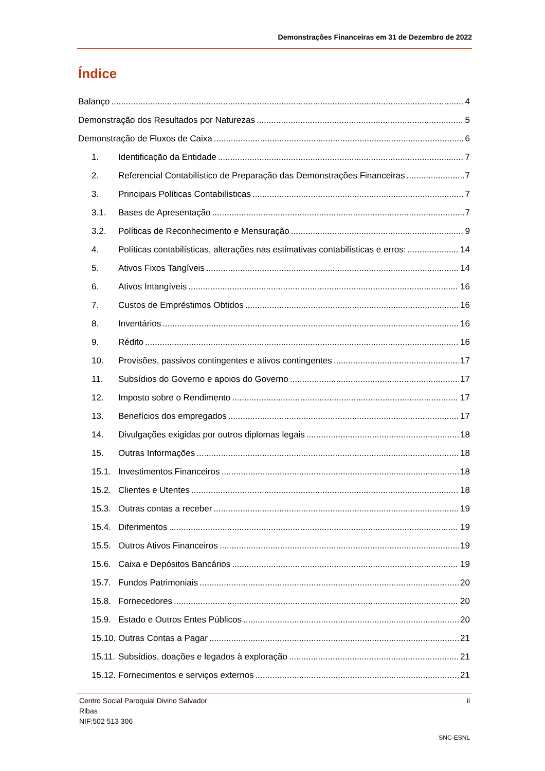Demonstrações Financeiras em 31 de Dezembro de 2022
Índice
Balanço 4
Demonstração dos Resultados por Naturezas 5
Demonstração de Fluxos de Caixa 6
1. Identificação da Entidade 7
2. Referencial Contabilístico de Preparação das Demonstrações Financeiras 7
3. Principais Políticas Contabilísticas 7
3.1. Bases de Apresentação 7
3.2. Políticas de Reconhecimento e Mensuração 9
4. Políticas contabilísticas, alterações nas estimativas contabilísticas e erros: 14
5. Ativos Fixos Tangíveis 14
6. Ativos Intangíveis 16
7. Custos de Empréstimos Obtidos 16
8. Inventários 16
9. Rédito 16
10. Provisões, passivos contingentes e ativos contingentes 17
11. Subsídios do Governo e apoios do Governo 17
12. Imposto sobre o Rendimento 17
13. Benefícios dos empregados 17
14. Divulgações exigidas por outros diplomas legais 18
15. Outras Informações 18
15.1. Investimentos Financeiros 18
15.2. Clientes e Utentes 18
15.3. Outras contas a receber 19
15.4. Diferimentos 19
15.5. Outros Ativos Financeiros 19
15.6. Caixa e Depósitos Bancários 19
15.7. Fundos Patrimoniais 20
15.8. Fornecedores 20
15.9. Estado e Outros Entes Públicos 20
15.10. Outras Contas a Pagar 21
15.11. Subsídios, doações e legados à exploração 21
15.12. Fornecimentos e serviços externos 21
Centro Social Paroquial Divino Salvador
Ribas
NIF:502 513 306
ii
SNC-ESNL